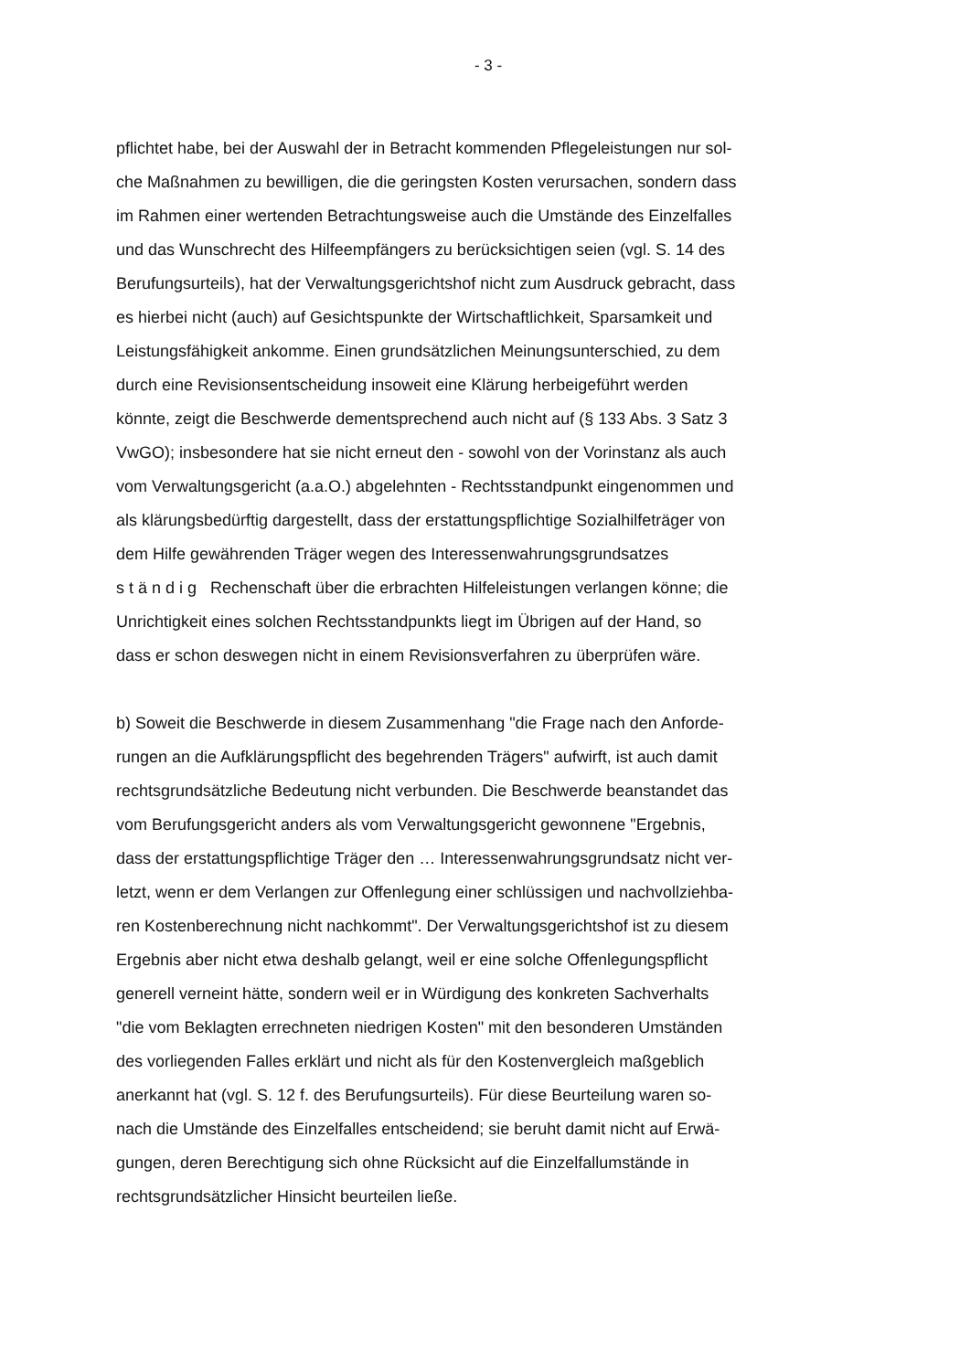- 3 -
pflichtet habe, bei der Auswahl der in Betracht kommenden Pflegeleistungen nur sol-
che Maßnahmen zu bewilligen, die die geringsten Kosten verursachen, sondern dass
im Rahmen einer wertenden Betrachtungsweise auch die Umstände des Einzelfalles
und das Wunschrecht des Hilfeempfängers zu berücksichtigen seien (vgl. S. 14 des
Berufungsurteils), hat der Verwaltungsgerichtshof nicht zum Ausdruck gebracht, dass
es hierbei nicht (auch) auf Gesichtspunkte der Wirtschaftlichkeit, Sparsamkeit und
Leistungsfähigkeit ankomme. Einen grundsätzlichen Meinungsunterschied, zu dem
durch eine Revisionsentscheidung insoweit eine Klärung herbeigeführt werden
könnte, zeigt die Beschwerde dementsprechend auch nicht auf (§ 133 Abs. 3 Satz 3
VwGO); insbesondere hat sie nicht erneut den - sowohl von der Vorinstanz als auch
vom Verwaltungsgericht (a.a.O.) abgelehnten - Rechtsstandpunkt eingenommen und
als klärungsbedürftig dargestellt, dass der erstattungspflichtige Sozialhilfeträger von
dem Hilfe gewährenden Träger wegen des Interessenwahrungsgrundsatzes
ständig Rechenschaft über die erbrachten Hilfeleistungen verlangen könne; die
Unrichtigkeit eines solchen Rechtsstandpunkts liegt im Übrigen auf der Hand, so
dass er schon deswegen nicht in einem Revisionsverfahren zu überprüfen wäre.
b) Soweit die Beschwerde in diesem Zusammenhang "die Frage nach den Anforde-
rungen an die Aufklärungspflicht des begehrenden Trägers" aufwirft, ist auch damit
rechtsgrundsätzliche Bedeutung nicht verbunden. Die Beschwerde beanstandet das
vom Berufungsgericht anders als vom Verwaltungsgericht gewonnene "Ergebnis,
dass der erstattungspflichtige Träger den … Interessenwahrungsgrundsatz nicht ver-
letzt, wenn er dem Verlangen zur Offenlegung einer schlüssigen und nachvollziehba-
ren Kostenberechnung nicht nachkommt". Der Verwaltungsgerichtshof ist zu diesem
Ergebnis aber nicht etwa deshalb gelangt, weil er eine solche Offenlegungspflicht
generell verneint hätte, sondern weil er in Würdigung des konkreten Sachverhalts
"die vom Beklagten errechneten niedrigen Kosten" mit den besonderen Umständen
des vorliegenden Falles erklärt und nicht als für den Kostenvergleich maßgeblich
anerkannt hat (vgl. S. 12 f. des Berufungsurteils). Für diese Beurteilung waren so-
nach die Umstände des Einzelfalles entscheidend; sie beruht damit nicht auf Erwä-
gungen, deren Berechtigung sich ohne Rücksicht auf die Einzelfallumstände in
rechtsgrundsätzlicher Hinsicht beurteilen ließe.